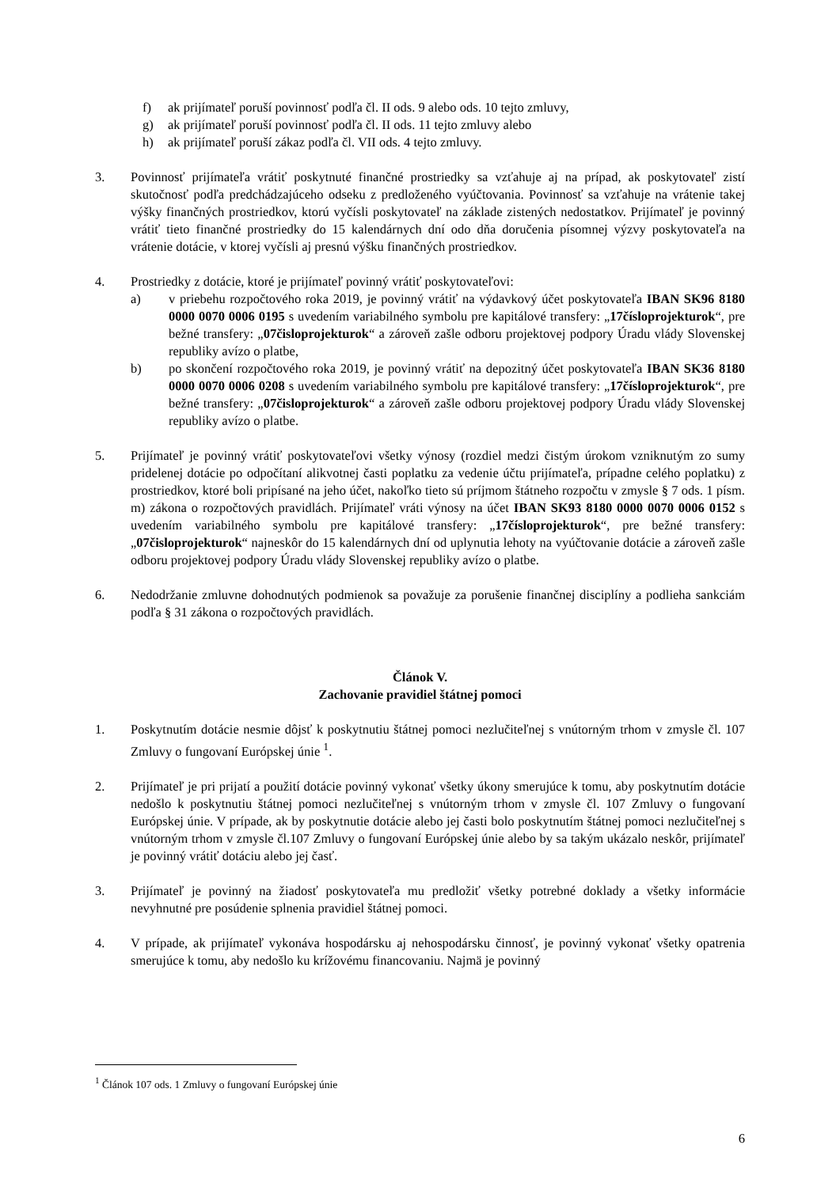f) ak prijímateľ poruší povinnosť podľa čl. II ods. 9 alebo ods. 10 tejto zmluvy,
g) ak prijímateľ poruší povinnosť podľa čl. II ods. 11 tejto zmluvy alebo
h) ak prijímateľ poruší zákaz podľa čl. VII ods. 4 tejto zmluvy.
3. Povinnosť prijímateľa vrátiť poskytnuté finančné prostriedky sa vzťahuje aj na prípad, ak poskytovateľ zistí skutočnosť podľa predchádzajúceho odseku z predloženého vyúčtovania. Povinnosť sa vzťahuje na vrátenie takej výšky finančných prostriedkov, ktorú vyčísli poskytovateľ na základe zistených nedostatkov. Prijímateľ je povinný vrátiť tieto finančné prostriedky do 15 kalendárnych dní odo dňa doručenia písomnej výzvy poskytovateľa na vrátenie dotácie, v ktorej vyčísli aj presnú výšku finančných prostriedkov.
4. Prostriedky z dotácie, ktoré je prijímateľ povinný vrátiť poskytovateľovi:
a) v priebehu rozpočtového roka 2019, je povinný vrátiť na výdavkový účet poskytovateľa IBAN SK96 8180 0000 0070 0006 0195 s uvedením variabilného symbolu pre kapitálové transfery: „17číslоprojekturok“, pre bežné transfery: „07čisloprojekturok“ a zároveň zašle odboru projektovej podpory Úradu vlády Slovenskej republiky avízo o platbe,
b) po skončení rozpočtového roka 2019, je povinný vrátiť na depozitný účet poskytovateľa IBAN SK36 8180 0000 0070 0006 0208 s uvedením variabilného symbolu pre kapitálové transfery: „17číslоprojekturok“, pre bežné transfery: „07čisloprojekturok“ a zároveň zašle odboru projektovej podpory Úradu vlády Slovenskej republiky avízo o platbe.
5. Prijímateľ je povinný vrátiť poskytovateľovi všetky výnosy (rozdiel medzi čistým úrokom vzniknutým zo sumy pridelenej dotácie po odpočítaní alikvotnej časti poplatku za vedenie účtu prijímateľa, prípadne celého poplatku) z prostriedkov, ktoré boli pripísané na jeho účet, nakoľko tieto sú príjmom štátneho rozpočtu v zmysle § 7 ods. 1 písm. m) zákona o rozpočtových pravidlách. Prijímateľ vráti výnosy na účet IBAN SK93 8180 0000 0070 0006 0152 s uvedením variabilného symbolu pre kapitálové transfery: „17čísloprojekturok“, pre bežné transfery: „07čisloprojekturok“ najneskôr do 15 kalendárnych dní od uplynutia lehoty na vyúčtovanie dotácie a zároveň zašle odboru projektovej podpory Úradu vlády Slovenskej republiky avízo o platbe.
6. Nedodržanie zmluvne dohodnutých podmienok sa považuje za porušenie finančnej disciplíny a podlieha sankciám podľa § 31 zákona o rozpočtových pravidlách.
Článok V.
Zachovanie pravidiel štátnej pomoci
1. Poskytnutím dotácie nesmie dôjsť k poskytnutiu štátnej pomoci nezlučiteľnej s vnútorným trhom v zmysle čl. 107 Zmluvy o fungovaní Európskej únie <sup>1</sup>.
2. Prijímateľ je pri prijatí a použití dotácie povinný vykonať všetky úkony smerujúce k tomu, aby poskytnutím dotácie nedošlo k poskytnutiu štátnej pomoci nezlučiteľnej s vnútorným trhom v zmysle čl. 107 Zmluvy o fungovaní Európskej únie. V prípade, ak by poskytnutie dotácie alebo jej časti bolo poskytnutím štátnej pomoci nezlučiteľnej s vnútorným trhom v zmysle čl.107 Zmluvy o fungovaní Európskej únie alebo by sa takým ukázalo neskôr, prijímateľ je povinný vrátiť dotáciu alebo jej časť.
3. Prijímateľ je povinný na žiadosť poskytovateľa mu predložiť všetky potrebné doklady a všetky informácie nevyhnutné pre posúdenie splnenia pravidiel štátnej pomoci.
4. V prípade, ak prijímateľ vykonáva hospodársku aj nehospodársku činnosť, je povinný vykonať všetky opatrenia smerujúce k tomu, aby nedošlo ku krížovému financovaniu. Najmä je povinný
<sup>1</sup> Článok 107 ods. 1 Zmluvy o fungovaní Európskej únie
6